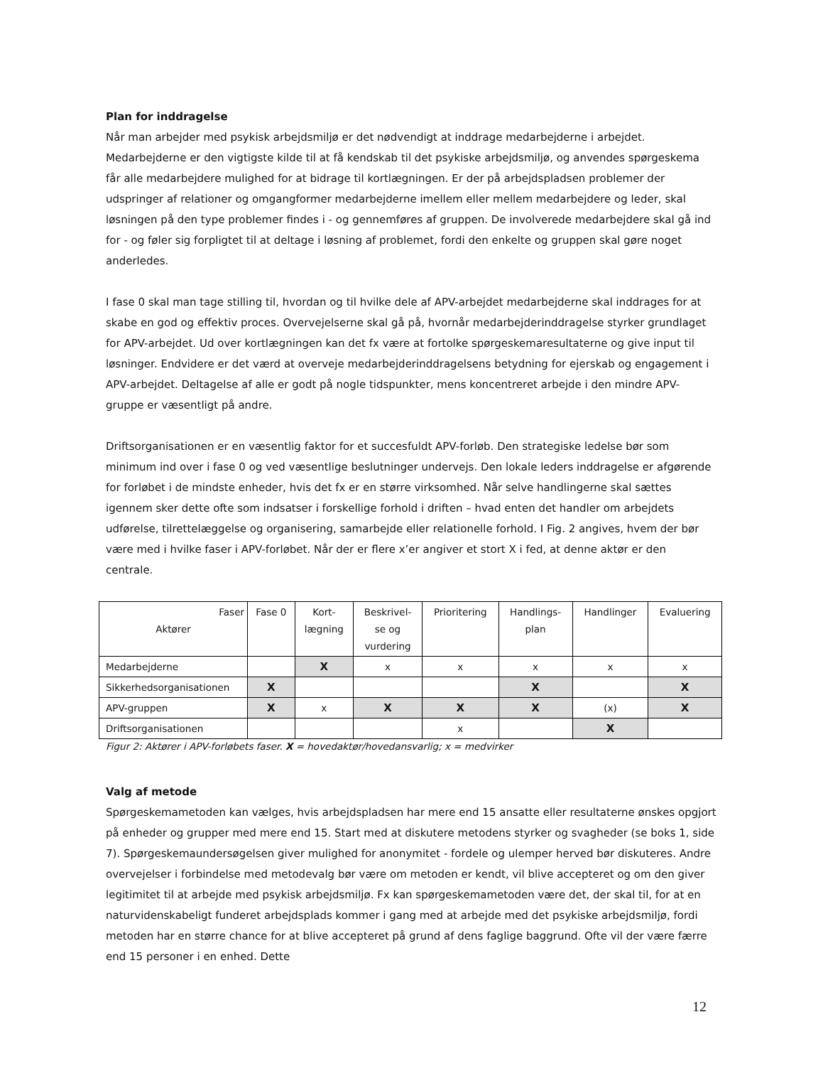Plan for inddragelse
Når man arbejder med psykisk arbejdsmiljø er det nødvendigt at inddrage medarbejderne i arbejdet. Medarbejderne er den vigtigste kilde til at få kendskab til det psykiske arbejdsmiljø, og anvendes spørgeskema får alle medarbejdere mulighed for at bidrage til kortlægningen. Er der på arbejdspladsen problemer der udspringer af relationer og omgangformer medarbejderne imellem eller mellem medarbejdere og leder, skal løsningen på den type problemer findes i - og gennemføres af gruppen. De involverede medarbejdere skal gå ind for - og føler sig forpligtet til at deltage i løsning af problemet, fordi den enkelte og gruppen skal gøre noget anderledes.
I fase 0 skal man tage stilling til, hvordan og til hvilke dele af APV-arbejdet medarbejderne skal inddrages for at skabe en god og effektiv proces. Overvejelserne skal gå på, hvornår medarbejderinddragelse styrker grundlaget for APV-arbejdet. Ud over kortlægningen kan det fx være at fortolke spørgeskemaresultaterne og give input til løsninger. Endvidere er det værd at overveje medarbejderinddragelsens betydning for ejerskab og engagement i APV-arbejdet. Deltagelse af alle er godt på nogle tidspunkter, mens koncentreret arbejde i den mindre APV-gruppe er væsentligt på andre.
Driftsorganisationen er en væsentlig faktor for et succesfuldt APV-forløb. Den strategiske ledelse bør som minimum ind over i fase 0 og ved væsentlige beslutninger undervejs. Den lokale leders inddragelse er afgørende for forløbet i de mindste enheder, hvis det fx er en større virksomhed. Når selve handlingerne skal sættes igennem sker dette ofte som indsatser i forskellige forhold i driften – hvad enten det handler om arbejdets udførelse, tilrettelæggelse og organisering, samarbejde eller relationelle forhold. I Fig. 2 angives, hvem der bør være med i hvilke faser i APV-forløbet. Når der er flere x’er angiver et stort X i fed, at denne aktør er den centrale.
| Faser Aktører | Fase 0 | Kort- lægning | Beskrivel- se og vurdering | Prioritering | Handlings- plan | Handlinger | Evaluering |
| --- | --- | --- | --- | --- | --- | --- | --- |
| Medarbejderne | | X | x | x | x | x | x |
| Sikkerhedsorganisationen | X | | | | X | | X |
| APV-gruppen | X | x | X | X | X | (x) | X |
| Driftsorganisationen | | | | x | | X | |
Figur 2: Aktører i APV-forløbets faser. X = hovedaktør/hovedansvarlig; x = medvirker
Valg af metode
Spørgeskemametoden kan vælges, hvis arbejdspladsen har mere end 15 ansatte eller resultaterne ønskes opgjort på enheder og grupper med mere end 15. Start med at diskutere metodens styrker og svagheder (se boks 1, side 7). Spørgeskemaundersøgelsen giver mulighed for anonymitet - fordele og ulemper herved bør diskuteres. Andre overvejelser i forbindelse med metodevalg bør være om metoden er kendt, vil blive accepteret og om den giver legitimitet til at arbejde med psykisk arbejdsmiljø. Fx kan spørgeskemametoden være det, der skal til, for at en naturvidenskabeligt funderet arbejdsplads kommer i gang med at arbejde med det psykiske arbejdsmiljø, fordi metoden har en større chance for at blive accepteret på grund af dens faglige baggrund. Ofte vil der være færre end 15 personer i en enhed. Dette
12